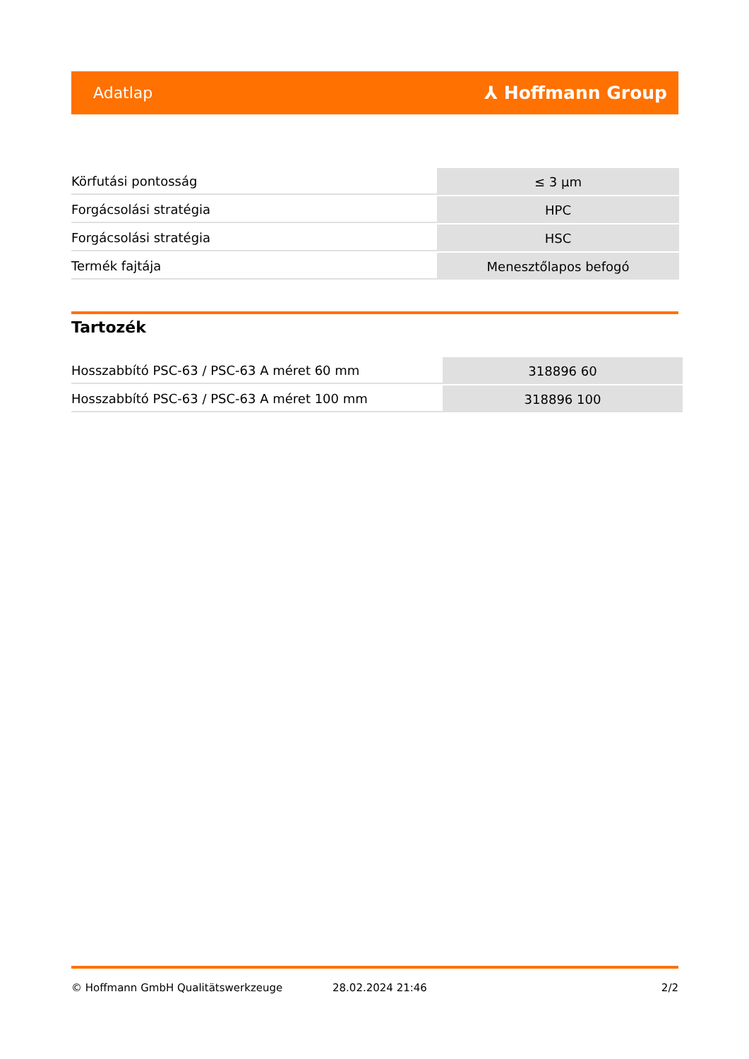Adatlap ⅄ Hoffmann Group
| Körfutási pontosság | ≤ 3 µm |
| Forgácsolási stratégia | HPC |
| Forgácsolási stratégia | HSC |
| Termék fajtája | Menesztőlapos befogó |
Tartozék
| Hosszabbító PSC-63 / PSC-63 A méret 60 mm | 318896 60 |
| Hosszabbító PSC-63 / PSC-63 A méret 100 mm | 318896 100 |
© Hoffmann GmbH Qualitätswerkzeuge 28.02.2024 21:46 2/2